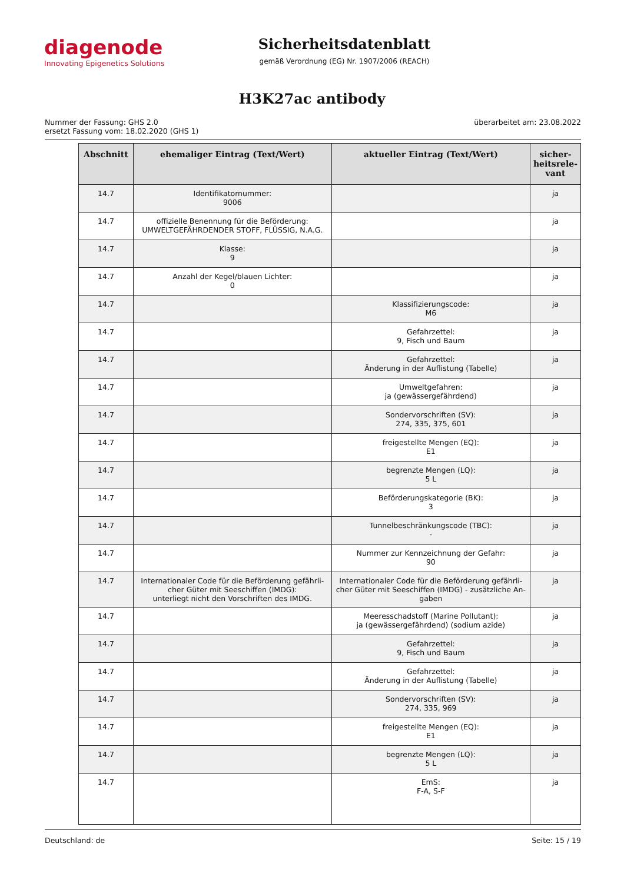diagenode
Innovating Epigenetics Solutions
Sicherheitsdatenblatt
gemäß Verordnung (EG) Nr. 1907/2006 (REACH)
H3K27ac antibody
Nummer der Fassung: GHS 2.0
ersetzt Fassung vom: 18.02.2020 (GHS 1)
überarbeitet am: 23.08.2022
| Abschnitt | ehemaliger Eintrag (Text/Wert) | aktueller Eintrag (Text/Wert) | sicher-heitsrele-vant |
| --- | --- | --- | --- |
| 14.7 | Identifikatornummer: 9006 | | ja |
| 14.7 | offizielle Benennung für die Beförderung: UMWELTGEFÄHRDENDER STOFF, FLÜSSIG, N.A.G. | | ja |
| 14.7 | Klasse: 9 | | ja |
| 14.7 | Anzahl der Kegel/blauen Lichter: 0 | | ja |
| 14.7 | | Klassifizierungscode: M6 | ja |
| 14.7 | | Gefahrzettel: 9, Fisch und Baum | ja |
| 14.7 | | Gefahrzettel: Änderung in der Auflistung (Tabelle) | ja |
| 14.7 | | Umweltgefahren: ja (gewässergefährdend) | ja |
| 14.7 | | Sondervorschriften (SV): 274, 335, 375, 601 | ja |
| 14.7 | | freigestellte Mengen (EQ): E1 | ja |
| 14.7 | | begrenzte Mengen (LQ): 5 L | ja |
| 14.7 | | Beförderungskategorie (BK): 3 | ja |
| 14.7 | | Tunnelbeschränkungscode (TBC): - | ja |
| 14.7 | | Nummer zur Kennzeichnung der Gefahr: 90 | ja |
| 14.7 | Internationaler Code für die Beförderung gefährli-cher Güter mit Seeschiffen (IMDG): unterliegt nicht den Vorschriften des IMDG. | Internationaler Code für die Beförderung gefährli-cher Güter mit Seeschiffen (IMDG) - zusätzliche An-gaben | ja |
| 14.7 | | Meeresschadstoff (Marine Pollutant): ja (gewässergefährdend) (sodium azide) | ja |
| 14.7 | | Gefahrzettel: 9, Fisch und Baum | ja |
| 14.7 | | Gefahrzettel: Änderung in der Auflistung (Tabelle) | ja |
| 14.7 | | Sondervorschriften (SV): 274, 335, 969 | ja |
| 14.7 | | freigestellte Mengen (EQ): E1 | ja |
| 14.7 | | begrenzte Mengen (LQ): 5 L | ja |
| 14.7 | | EmS: F-A, S-F | ja |
Deutschland: de Seite: 15 / 19